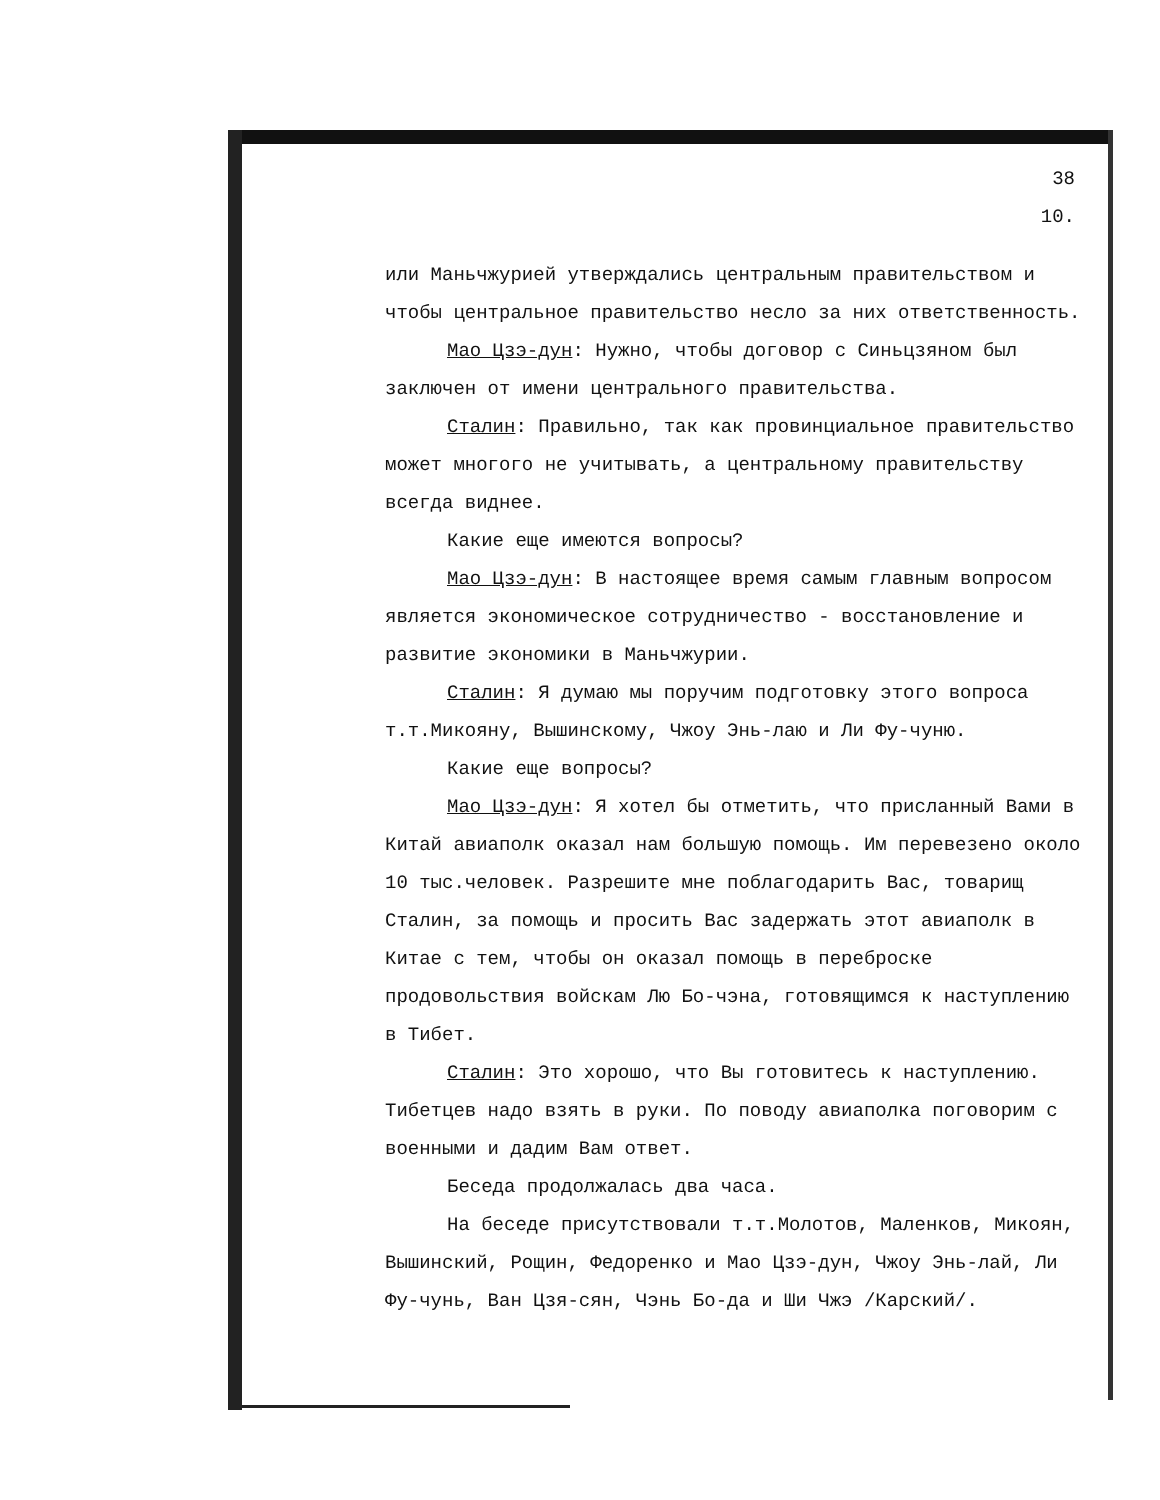38
10.
или Маньчжурией утверждались центральным правительством и чтобы центральное правительство несло за них ответственность.
Мао Цзэ-дун: Нужно, чтобы договор с Синьцзяном был заключен от имени центрального правительства.
Сталин: Правильно, так как провинциальное правительство может многого не учитывать, а центральному правительству всегда виднее.
Какие еще имеются вопросы?
Мао Цзэ-дун: В настоящее время самым главным вопросом является экономическое сотрудничество - восстановление и развитие экономики в Маньчжурии.
Сталин: Я думаю мы поручим подготовку этого вопроса т.т.Микояну, Вышинскому, Чжоу Энь-лаю и Ли Фу-чуню.
Какие еще вопросы?
Мао Цзэ-дун: Я хотел бы отметить, что присланный Вами в Китай авиаполк оказал нам большую помощь. Им перевезено около 10 тыс.человек. Разрешите мне поблагодарить Вас, товарищ Сталин, за помощь и просить Вас задержать этот авиаполк в Китае с тем, чтобы он оказал помощь в переброске продовольствия войскам Лю Бо-чэна, готовящимся к наступлению в Тибет.
Сталин: Это хорошо, что Вы готовитесь к наступлению. Тибетцев надо взять в руки. По поводу авиаполка поговорим с военными и дадим Вам ответ.
Беседа продолжалась два часа.
На беседе присутствовали т.т.Молотов, Маленков, Микоян, Вышинский, Рощин, Федоренко и Мао Цзэ-дун, Чжоу Энь-лай, Ли Фу-чунь, Ван Цзя-сян, Чэнь Бо-да и Ши Чжэ /Карский/.